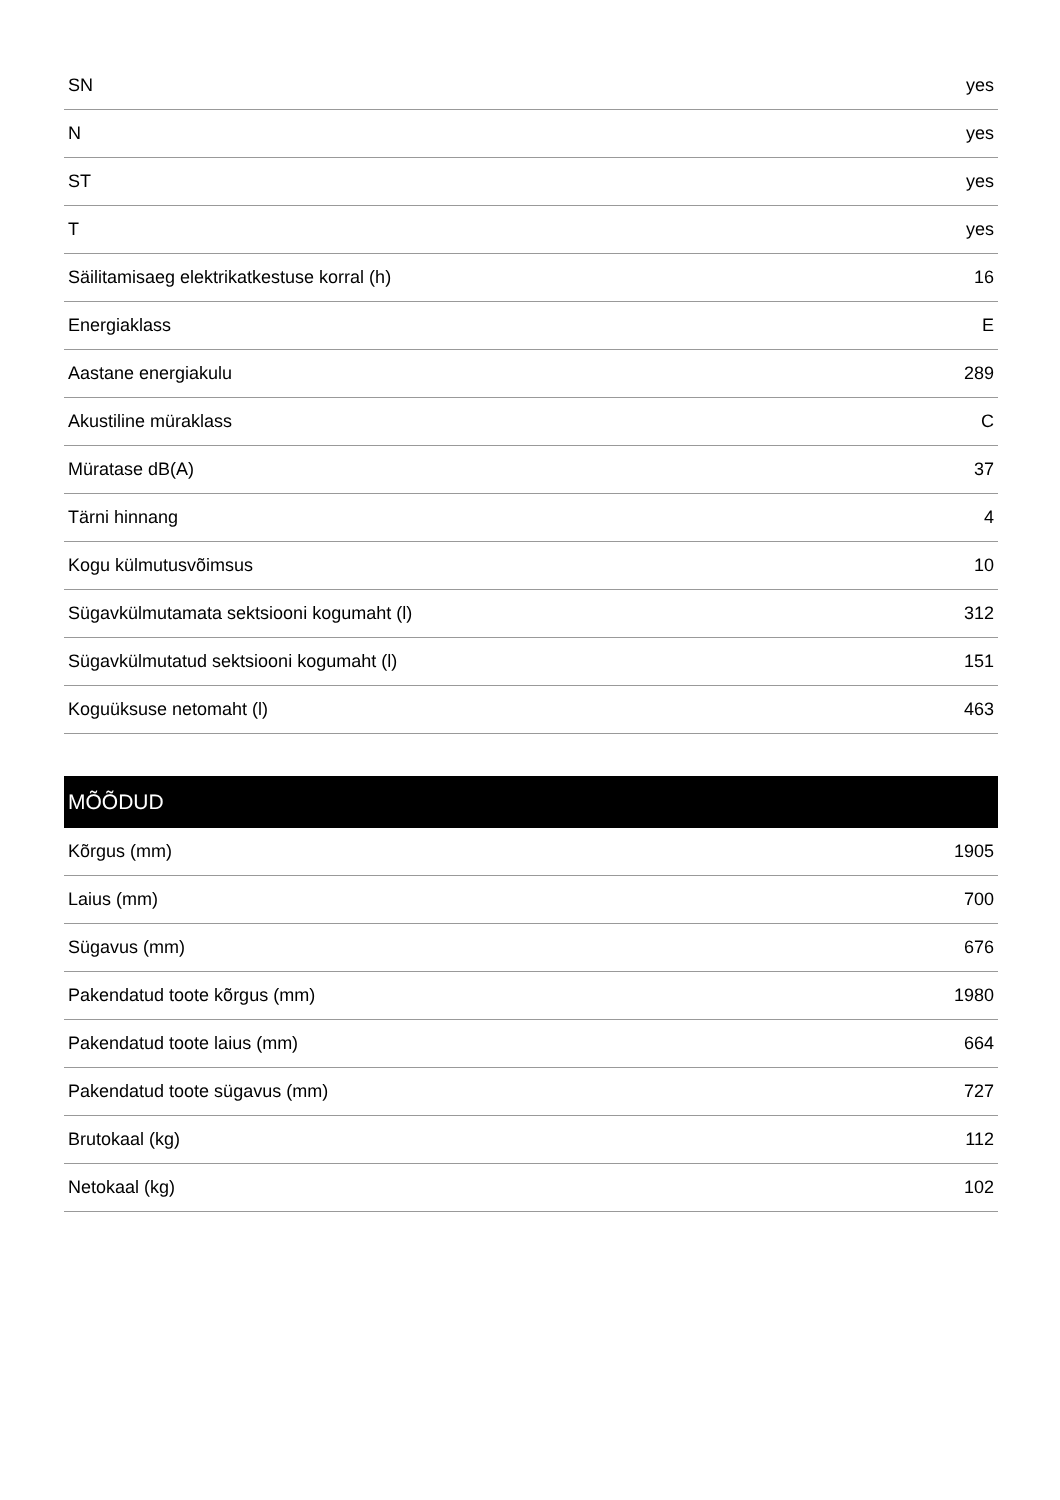| SN | yes |
| N | yes |
| ST | yes |
| T | yes |
| Säilitamisaeg elektrikatkestuse korral (h) | 16 |
| Energiaklass | E |
| Aastane energiakulu | 289 |
| Akustiline müraklass | C |
| Müratase dB(A) | 37 |
| Tärni hinnang | 4 |
| Kogu külmutusvõimsus | 10 |
| Sügavkülmutamata sektsiooni kogumaht (l) | 312 |
| Sügavkülmutatud sektsiooni kogumaht (l) | 151 |
| Koguüksuse netomaht (l) | 463 |
| MÕÕDUD | |
| --- | --- |
| Kõrgus (mm) | 1905 |
| Laius (mm) | 700 |
| Sügavus (mm) | 676 |
| Pakendatud toote kõrgus (mm) | 1980 |
| Pakendatud toote laius (mm) | 664 |
| Pakendatud toote sügavus (mm) | 727 |
| Brutokaal (kg) | 112 |
| Netokaal (kg) | 102 |